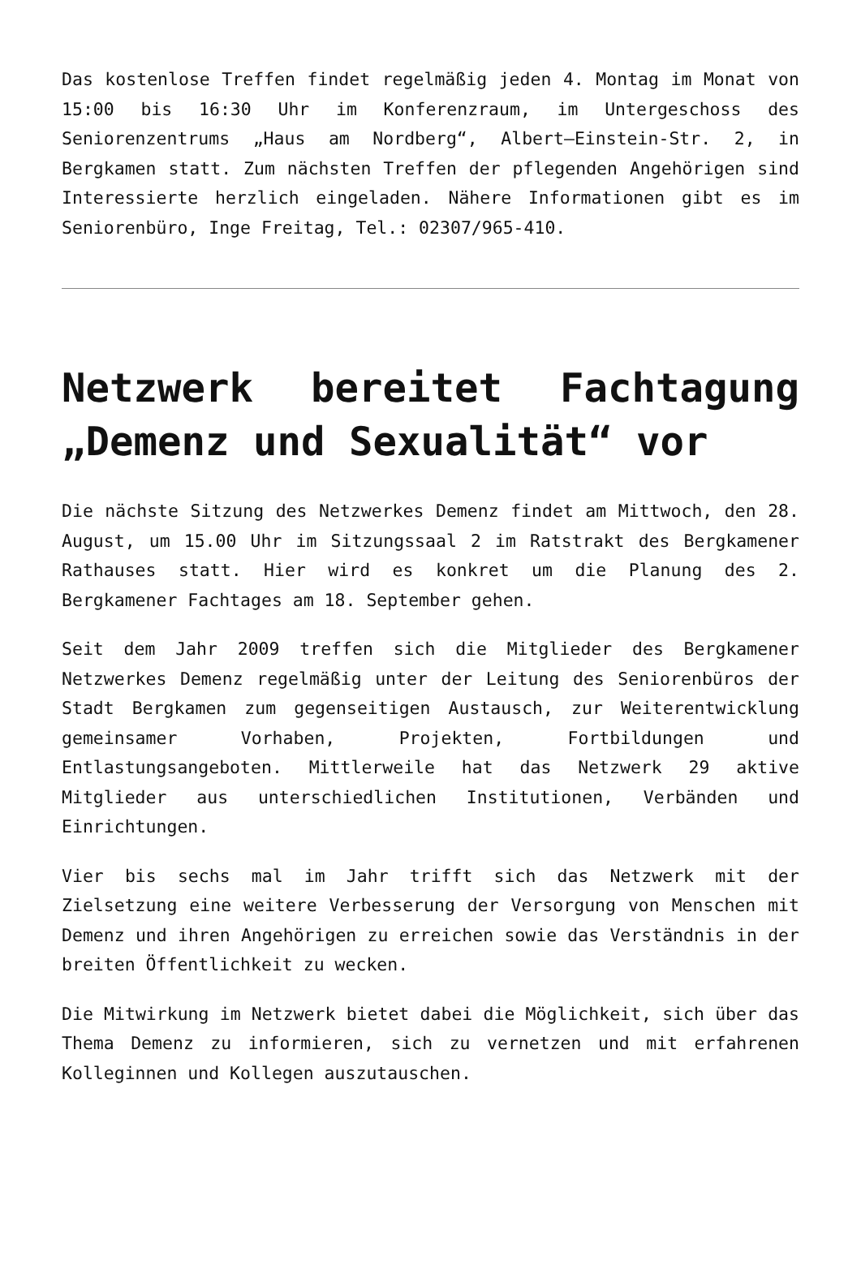Das kostenlose Treffen findet regelmäßig jeden 4. Montag im Monat von 15:00 bis 16:30 Uhr im Konferenzraum, im Untergeschoss des Seniorenzentrums „Haus am Nordberg“, Albert–Einstein-Str. 2, in Bergkamen statt. Zum nächsten Treffen der pflegenden Angehörigen sind Interessierte herzlich eingeladen. Nähere Informationen gibt es im Seniorenbüro, Inge Freitag, Tel.: 02307/965-410.
Netzwerk bereitet Fachtagung „Demenz und Sexualität“ vor
Die nächste Sitzung des Netzwerkes Demenz findet am Mittwoch, den 28. August, um 15.00 Uhr im Sitzungssaal 2 im Ratstrakt des Bergkamener Rathauses statt. Hier wird es konkret um die Planung des 2. Bergkamener Fachtages am 18. September gehen.
Seit dem Jahr 2009 treffen sich die Mitglieder des Bergkamener Netzwerkes Demenz regelmäßig unter der Leitung des Seniorenbüros der Stadt Bergkamen zum gegenseitigen Austausch, zur Weiterentwicklung gemeinsamer Vorhaben, Projekten, Fortbildungen und Entlastungsangeboten. Mittlerweile hat das Netzwerk 29 aktive Mitglieder aus unterschiedlichen Institutionen, Verbänden und Einrichtungen.
Vier bis sechs mal im Jahr trifft sich das Netzwerk mit der Zielsetzung eine weitere Verbesserung der Versorgung von Menschen mit Demenz und ihren Angehörigen zu erreichen sowie das Verständnis in der breiten Öffentlichkeit zu wecken.
Die Mitwirkung im Netzwerk bietet dabei die Möglichkeit, sich über das Thema Demenz zu informieren, sich zu vernetzen und mit erfahrenen Kolleginnen und Kollegen auszutauschen.